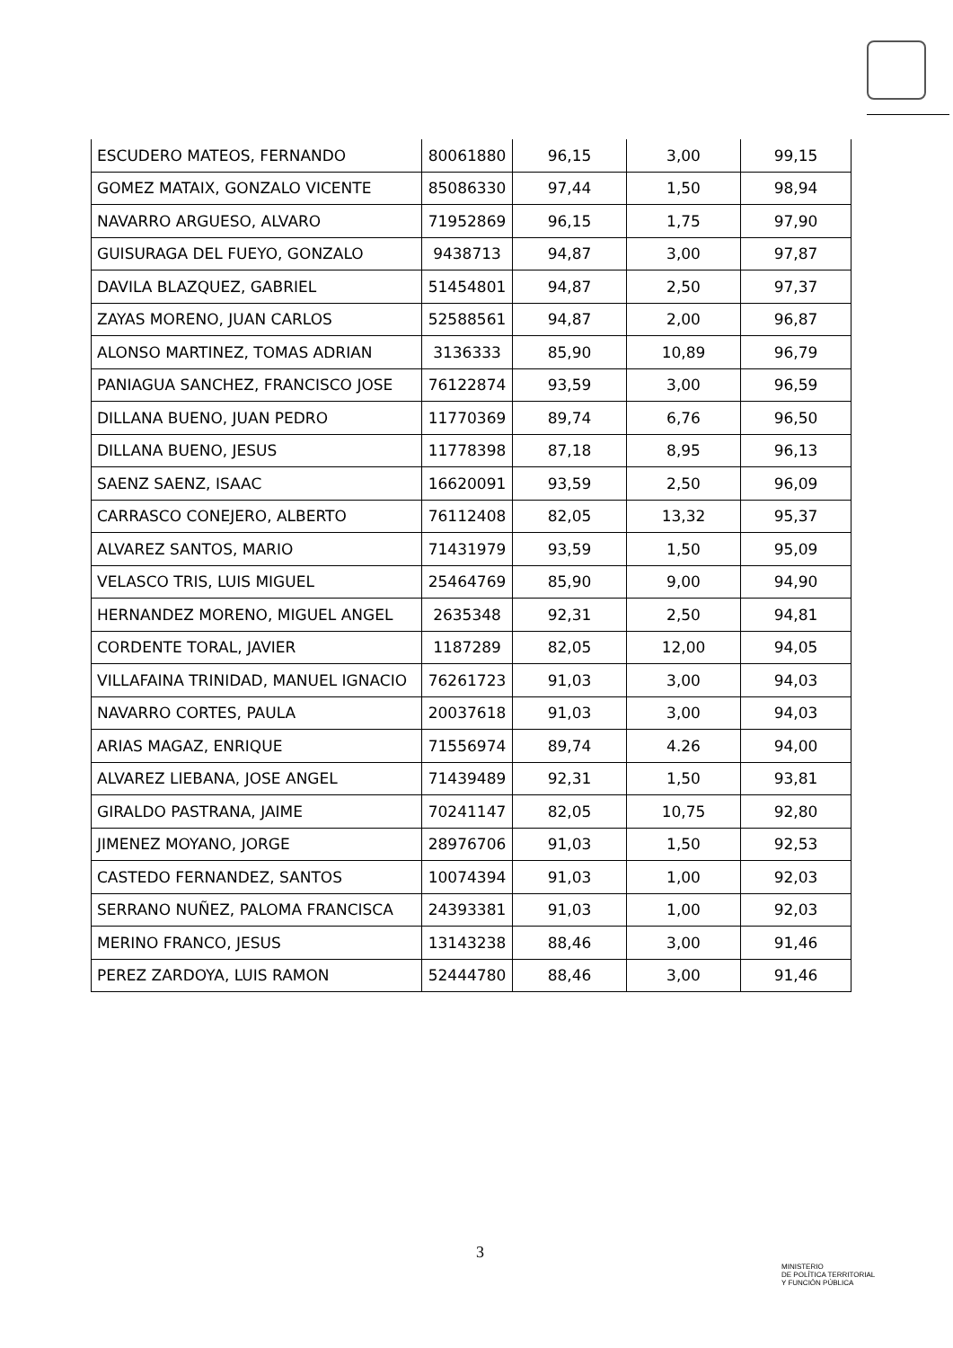| ESCUDERO MATEOS, FERNANDO | 80061880 | 96,15 | 3,00 | 99,15 |
| GOMEZ MATAIX, GONZALO VICENTE | 85086330 | 97,44 | 1,50 | 98,94 |
| NAVARRO ARGUESO, ALVARO | 71952869 | 96,15 | 1,75 | 97,90 |
| GUISURAGA DEL FUEYO, GONZALO | 9438713 | 94,87 | 3,00 | 97,87 |
| DAVILA BLAZQUEZ, GABRIEL | 51454801 | 94,87 | 2,50 | 97,37 |
| ZAYAS MORENO, JUAN CARLOS | 52588561 | 94,87 | 2,00 | 96,87 |
| ALONSO MARTINEZ, TOMAS ADRIAN | 3136333 | 85,90 | 10,89 | 96,79 |
| PANIAGUA SANCHEZ, FRANCISCO JOSE | 76122874 | 93,59 | 3,00 | 96,59 |
| DILLANA BUENO, JUAN PEDRO | 11770369 | 89,74 | 6,76 | 96,50 |
| DILLANA BUENO, JESUS | 11778398 | 87,18 | 8,95 | 96,13 |
| SAENZ SAENZ, ISAAC | 16620091 | 93,59 | 2,50 | 96,09 |
| CARRASCO CONEJERO, ALBERTO | 76112408 | 82,05 | 13,32 | 95,37 |
| ALVAREZ SANTOS, MARIO | 71431979 | 93,59 | 1,50 | 95,09 |
| VELASCO TRIS, LUIS MIGUEL | 25464769 | 85,90 | 9,00 | 94,90 |
| HERNANDEZ MORENO, MIGUEL ANGEL | 2635348 | 92,31 | 2,50 | 94,81 |
| CORDENTE TORAL, JAVIER | 1187289 | 82,05 | 12,00 | 94,05 |
| VILLAFAINA TRINIDAD, MANUEL IGNACIO | 76261723 | 91,03 | 3,00 | 94,03 |
| NAVARRO CORTES, PAULA | 20037618 | 91,03 | 3,00 | 94,03 |
| ARIAS MAGAZ, ENRIQUE | 71556974 | 89,74 | 4.26 | 94,00 |
| ALVAREZ LIEBANA, JOSE ANGEL | 71439489 | 92,31 | 1,50 | 93,81 |
| GIRALDO PASTRANA, JAIME | 70241147 | 82,05 | 10,75 | 92,80 |
| JIMENEZ MOYANO, JORGE | 28976706 | 91,03 | 1,50 | 92,53 |
| CASTEDO FERNANDEZ, SANTOS | 10074394 | 91,03 | 1,00 | 92,03 |
| SERRANO NUÑEZ, PALOMA FRANCISCA | 24393381 | 91,03 | 1,00 | 92,03 |
| MERINO FRANCO, JESUS | 13143238 | 88,46 | 3,00 | 91,46 |
| PEREZ ZARDOYA, LUIS RAMON | 52444780 | 88,46 | 3,00 | 91,46 |
3
MINISTERIO
DE POLÍTICA TERRITORIAL
Y FUNCIÓN PÚBLICA